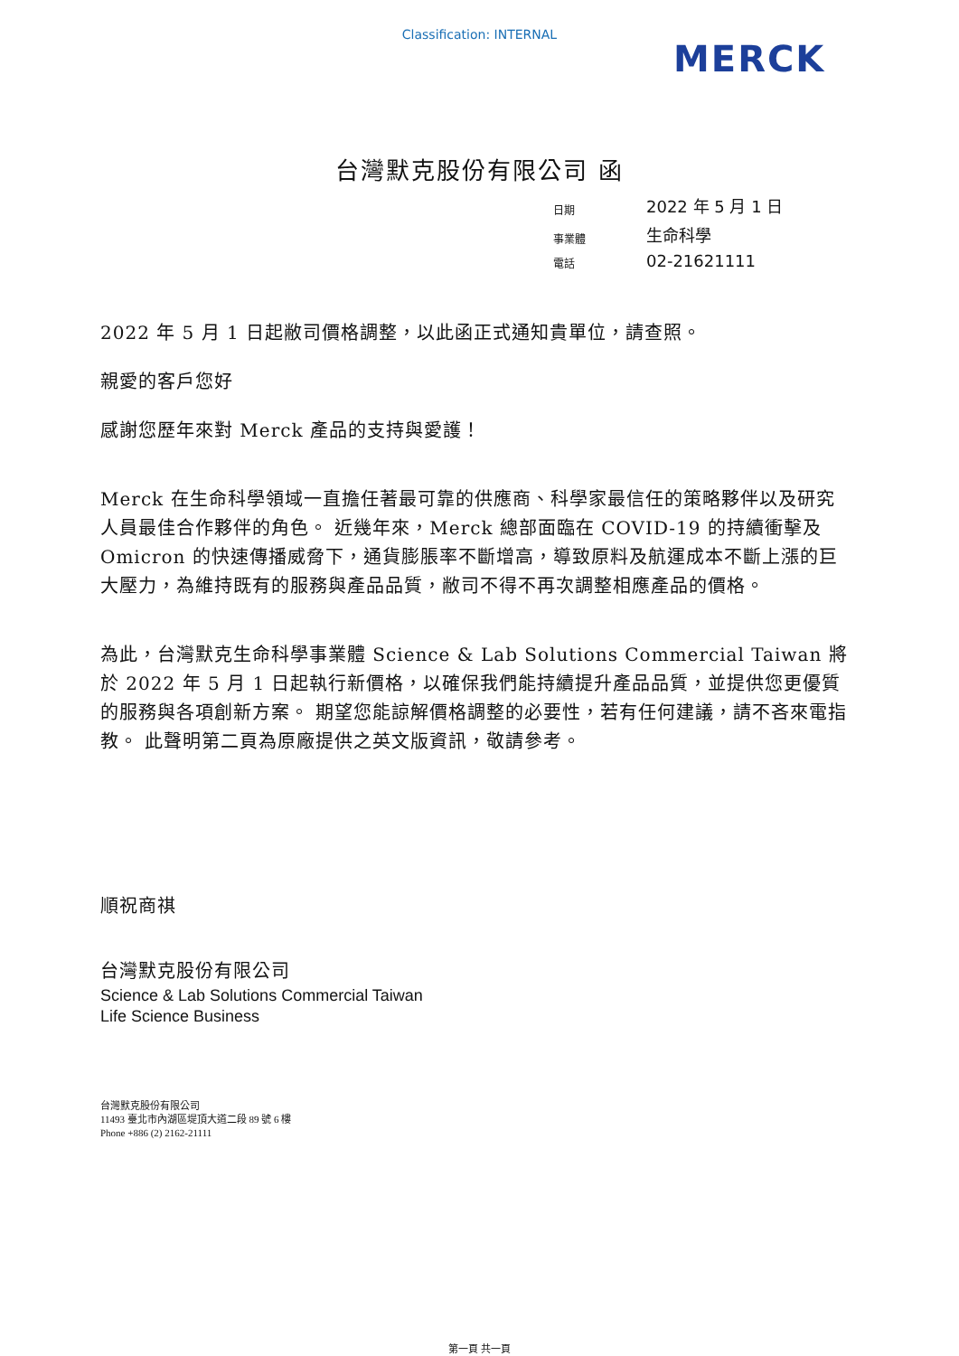Classification: INTERNAL
MERCK
台灣默克股份有限公司 函
| 日期 | 2022 年 5 月 1 日 |
| 事業體 | 生命科學 |
| 電話 | 02-21621111 |
2022 年 5 月 1 日起敝司價格調整，以此函正式通知貴單位，請查照。
親愛的客戶您好
感謝您歷年來對 Merck 產品的支持與愛護！
Merck 在生命科學領域一直擔任著最可靠的供應商、科學家最信任的策略夥伴以及研究人員最佳合作夥伴的角色。 近幾年來，Merck 總部面臨在 COVID-19 的持續衝擊及 Omicron 的快速傳播威脅下，通貨膨脹率不斷增高，導致原料及航運成本不斷上漲的巨大壓力，為維持既有的服務與產品品質，敝司不得不再次調整相應產品的價格。
為此，台灣默克生命科學事業體 Science & Lab Solutions Commercial Taiwan 將於 2022 年 5 月 1 日起執行新價格，以確保我們能持續提升產品品質，並提供您更優質的服務與各項創新方案。 期望您能諒解價格調整的必要性，若有任何建議，請不吝來電指教。 此聲明第二頁為原廠提供之英文版資訊，敬請參考。
順祝商祺
台灣默克股份有限公司
Science & Lab Solutions Commercial Taiwan
Life Science Business
台灣默克股份有限公司
11493 臺北市內湖區堤頂大道二段 89 號 6 樓
Phone +886 (2) 2162-21111
第一頁 共一頁